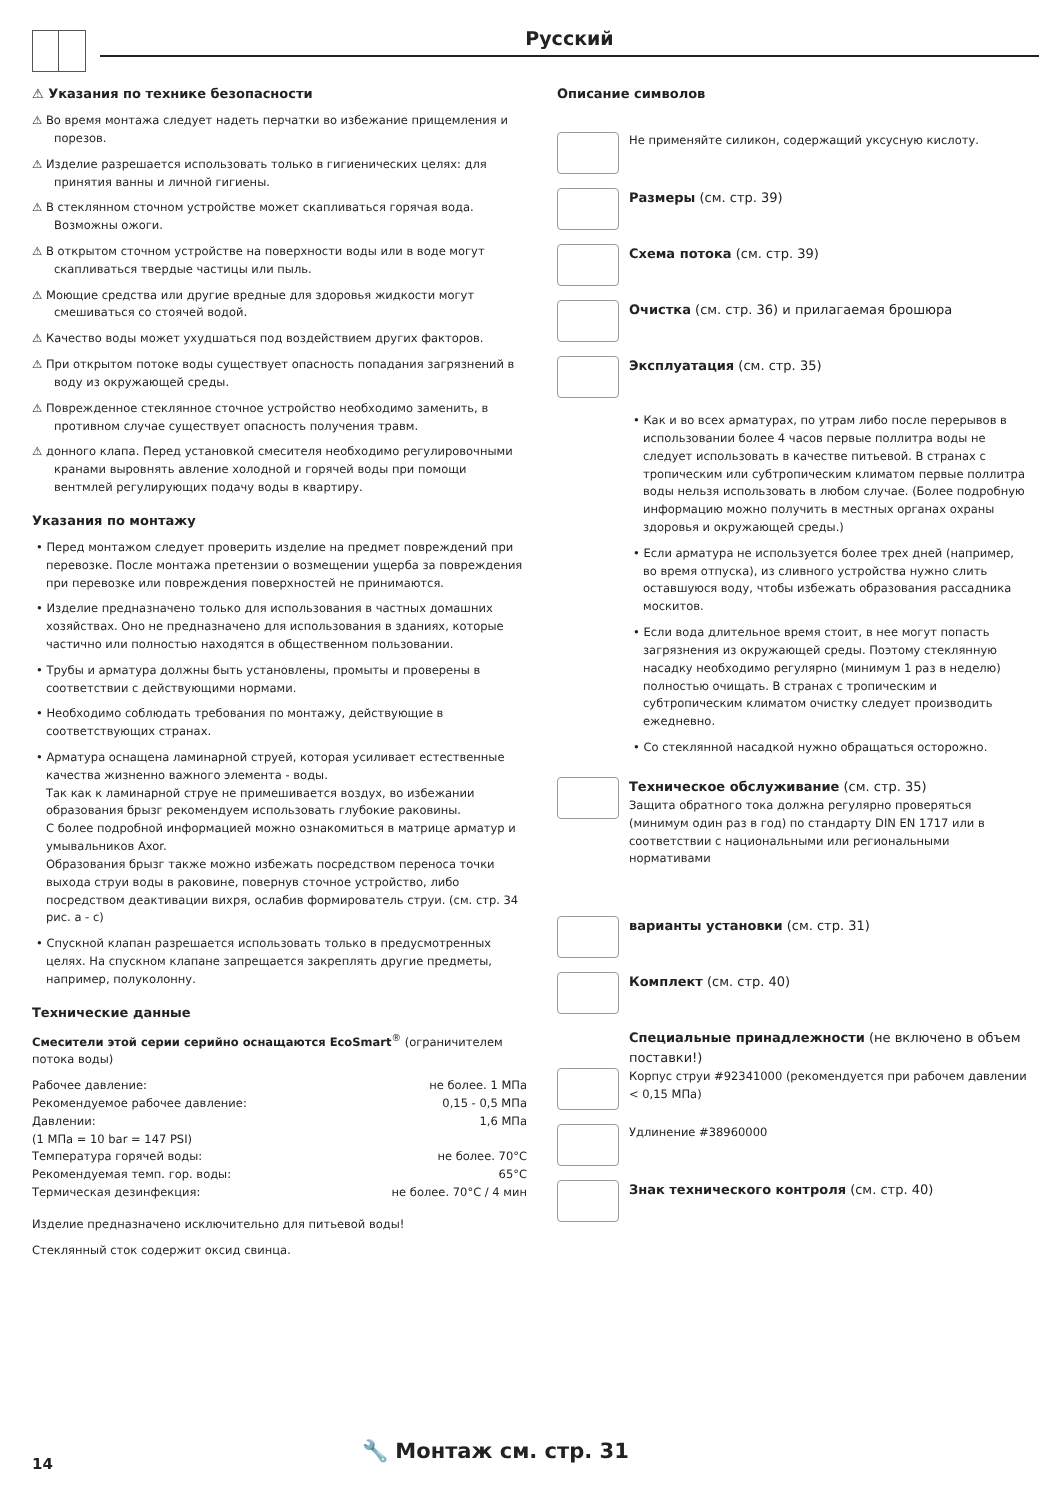Русский
⚠ Указания по технике безопасности
⚠ Во время монтажа следует надеть перчатки во избежание прищемления и порезов.
⚠ Изделие разрешается использовать только в гигиенических целях: для принятия ванны и личной гигиены.
⚠ В стеклянном сточном устройстве может скапливаться горячая вода. Возможны ожоги.
⚠ В открытом сточном устройстве на поверхности воды или в воде могут скапливаться твердые частицы или пыль.
⚠ Моющие средства или другие вредные для здоровья жидкости могут смешиваться со стоячей водой.
⚠ Качество воды может ухудшаться под воздействием других факторов.
⚠ При открытом потоке воды существует опасность попадания загрязнений в воду из окружающей среды.
⚠ Поврежденное стеклянное сточное устройство необходимо заменить, в противном случае существует опасность получения травм.
⚠ донного клапа. Перед установкой смесителя необходимо регулировочными кранами выровнять авление холодной и горячей воды при помощи вентмлей регулирующих подачу воды в квартиру.
Указания по монтажу
• Перед монтажом следует проверить изделие на предмет повреждений при перевозке. После монтажа претензии о возмещении ущерба за повреждения при перевозке или повреждения поверхностей не принимаются.
• Изделие предназначено только для использования в частных домашних хозяйствах. Оно не предназначено для использования в зданиях, которые частично или полностью находятся в общественном пользовании.
• Трубы и арматура должны быть установлены, промыты и проверены в соответствии с действующими нормами.
• Необходимо соблюдать требования по монтажу, действующие в соответствующих странах.
• Арматура оснащена ламинарной струей, которая усиливает естественные качества жизненно важного элемента - воды.
Так как к ламинарной струе не примешивается воздух, во избежании образования брызг рекомендуем использовать глубокие раковины.
С более подробной информацией можно ознакомиться в матрице арматур и умывальников Axor.
Образования брызг также можно избежать посредством переноса точки выхода струи воды в раковине, повернув сточное устройство, либо посредством деактивации вихря, ослабив формирователь струи. (см. стр. 34 рис. a - c)
• Спускной клапан разрешается использовать только в предусмотренных целях. На спускном клапане запрещается закреплять другие предметы, например, полуколонну.
Технические данные
Смесители этой серии серийно оснащаются EcoSmart<sup>®</sup> (ограничителем потока воды)
| Рабочее давление: | не более. 1 МПа |
| Рекомендуемое рабочее давление: | 0,15 - 0,5 МПа |
| Давлении: | 1,6 МПа |
| (1 МПа = 10 bar = 147 PSI) | |
| Температура горячей воды: | не более. 70°C |
| Рекомендуемая темп. гор. воды: | 65°C |
| Термическая дезинфекция: | не более. 70°C / 4 мин |
Изделие предназначено исключительно для питьевой воды!
Стеклянный сток содержит оксид свинца.
Описание символов
Не применяйте силикон, содержащий уксусную кислоту.
Размеры (см. стр. 39)
Схема потока (см. стр. 39)
Очистка (см. стр. 36) и прилагаемая брошюра
Эксплуатация (см. стр. 35)
• Как и во всех арматурах, по утрам либо после перерывов в использовании более 4 часов первые поллитра воды не следует использовать в качестве питьевой. В странах с тропическим или субтропическим климатом первые поллитра воды нельзя использовать в любом случае. (Более подробную информацию можно получить в местных органах охраны здоровья и окружающей среды.)
• Если арматура не используется более трех дней (например, во время отпуска), из сливного устройства нужно слить оставшуюся воду, чтобы избежать образования рассадника москитов.
• Если вода длительное время стоит, в нее могут попасть загрязнения из окружающей среды. Поэтому стеклянную насадку необходимо регулярно (минимум 1 раз в неделю) полностью очищать. В странах с тропическим и субтропическим климатом очистку следует производить ежедневно.
• Со стеклянной насадкой нужно обращаться осторожно.
Техническое обслуживание (см. стр. 35)
Защита обратного тока должна регулярно проверяться (минимум один раз в год) по стандарту DIN EN 1717 или в соответствии с национальными или региональными нормативами
варианты установки (см. стр. 31)
Комплект (см. стр. 40)
Специальные принадлежности (не включено в объем поставки!)
Корпус струи #92341000 (рекомендуется при рабочем давлении < 0,15 МПа)
Удлинение #38960000
Знак технического контроля (см. стр. 40)
14
🔧 Монтаж см. стр. 31